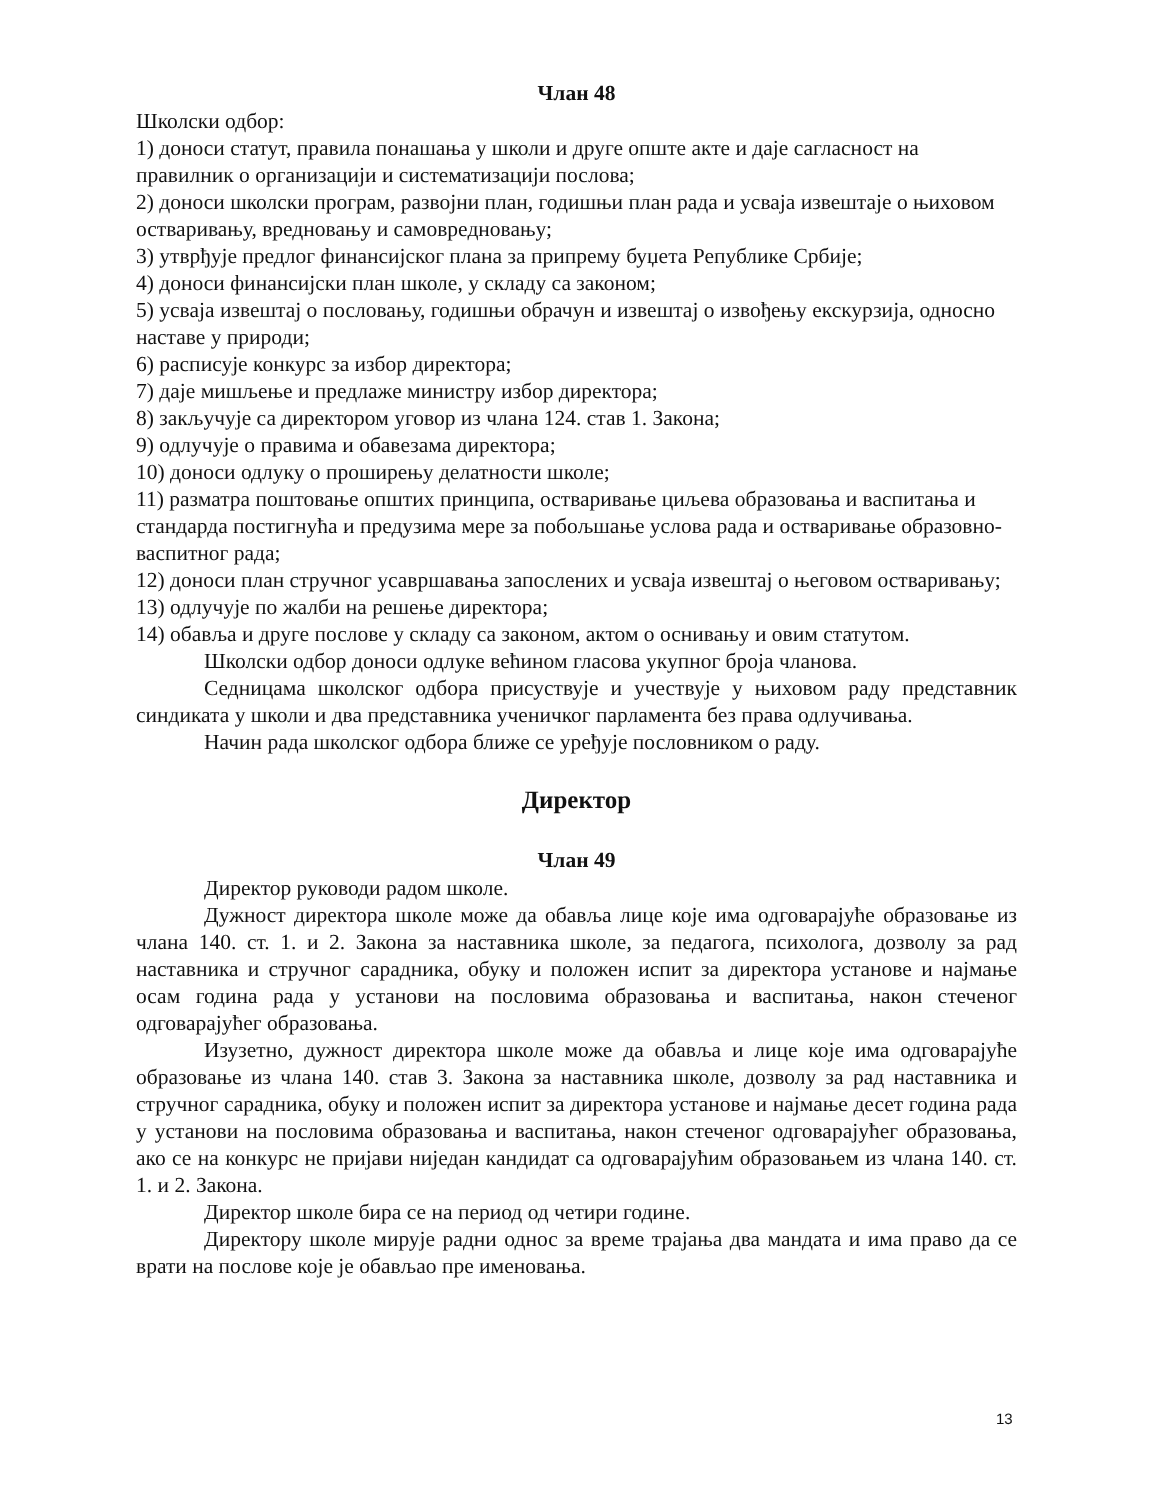Члан 48
Школски одбор:
1) доноси статут, правила понашања у школи и друге опште акте и даје сагласност на правилник о организацији и систематизацији послова;
2) доноси школски програм, развојни план, годишњи план рада и усваја извештаје о њиховом остваривању, вредновању и самовредновању;
3) утврђује предлог финансијског плана за припрему буџета Републике Србије;
4) доноси финансијски план школе, у складу са законом;
5) усваја извештај о пословању, годишњи обрачун и извештај о извођењу екскурзија, односно наставе у природи;
6) расписује конкурс за избор директора;
7) даје мишљење и предлаже министру избор директора;
8) закључује са директором уговор из члана 124. став 1. Закона;
9) одлучује о правима и обавезама директора;
10) доноси одлуку о проширењу делатности школе;
11) разматра поштовање општих принципа, остваривање циљева образовања и васпитања и стандарда постигнућа и предузима мере за побољшање услова рада и остваривање образовно-васпитног рада;
12) доноси план стручног усавршавања запослених и усваја извештај о његовом остваривању;
13) одлучује по жалби на решење директора;
14) обавља и друге послове у складу са законом, актом о оснивању и овим статутом.
Школски одбор доноси одлуке већином гласова укупног броја чланова.
Седницама школског одбора присуствује и учествује у њиховом раду представник синдиката у школи и два представника ученичког парламента без права одлучивања.
Начин рада школског одбора ближе се уређује пословником о раду.
Директор
Члан 49
Директор руководи радом школе.
Дужност директора школе може да обавља лице које има одговарајуће образовање из члана 140. ст. 1. и 2. Закона за наставника школе, за педагога, психолога, дозволу за рад наставника и стручног сарадника, обуку и положен испит за директора установе и најмање осам година рада у установи на пословима образовања и васпитања, након стеченог одговарајућег образовања.
Изузетно, дужност директора школе може да обавља и лице које има одговарајуће образовање из члана 140. став 3. Закона за наставника школе, дозволу за рад наставника и стручног сарадника, обуку и положен испит за директора установе и најмање десет година рада у установи на пословима образовања и васпитања, након стеченог одговарајућег образовања, ако се на конкурс не пријави ниједан кандидат са одговарајућим образовањем из члана 140. ст. 1. и 2. Закона.
Директор школе бира се на период од четири године.
Директору школе мирује радни однос за време трајања два мандата и има право да се врати на послове које је обављао пре именовања.
13